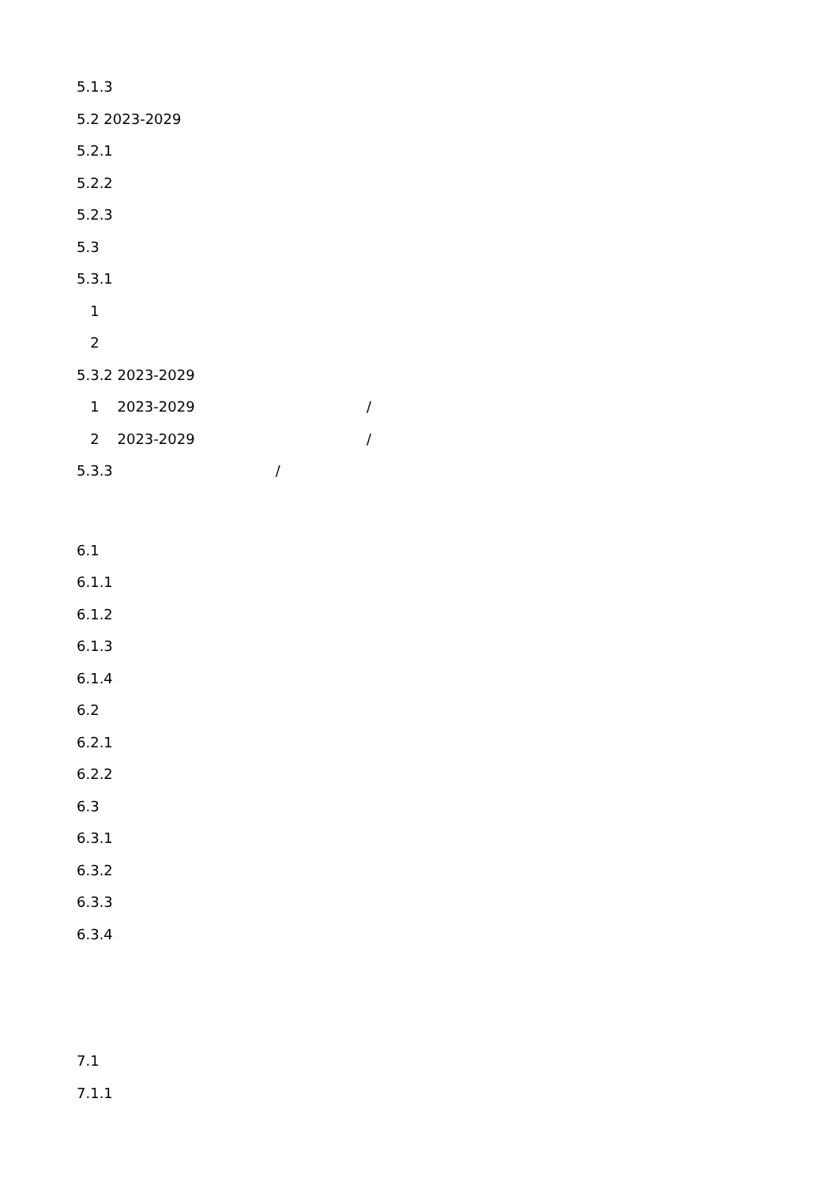5.1.3
5.2 2023-2029
5.2.1
5.2.2
5.2.3
5.3
5.3.1
1
2
5.3.2 2023-2029
1 2023-2029 /
2 2023-2029 /
5.3.3 /
6.1
6.1.1
6.1.2
6.1.3
6.1.4
6.2
6.2.1
6.2.2
6.3
6.3.1
6.3.2
6.3.3
6.3.4
7.1
7.1.1